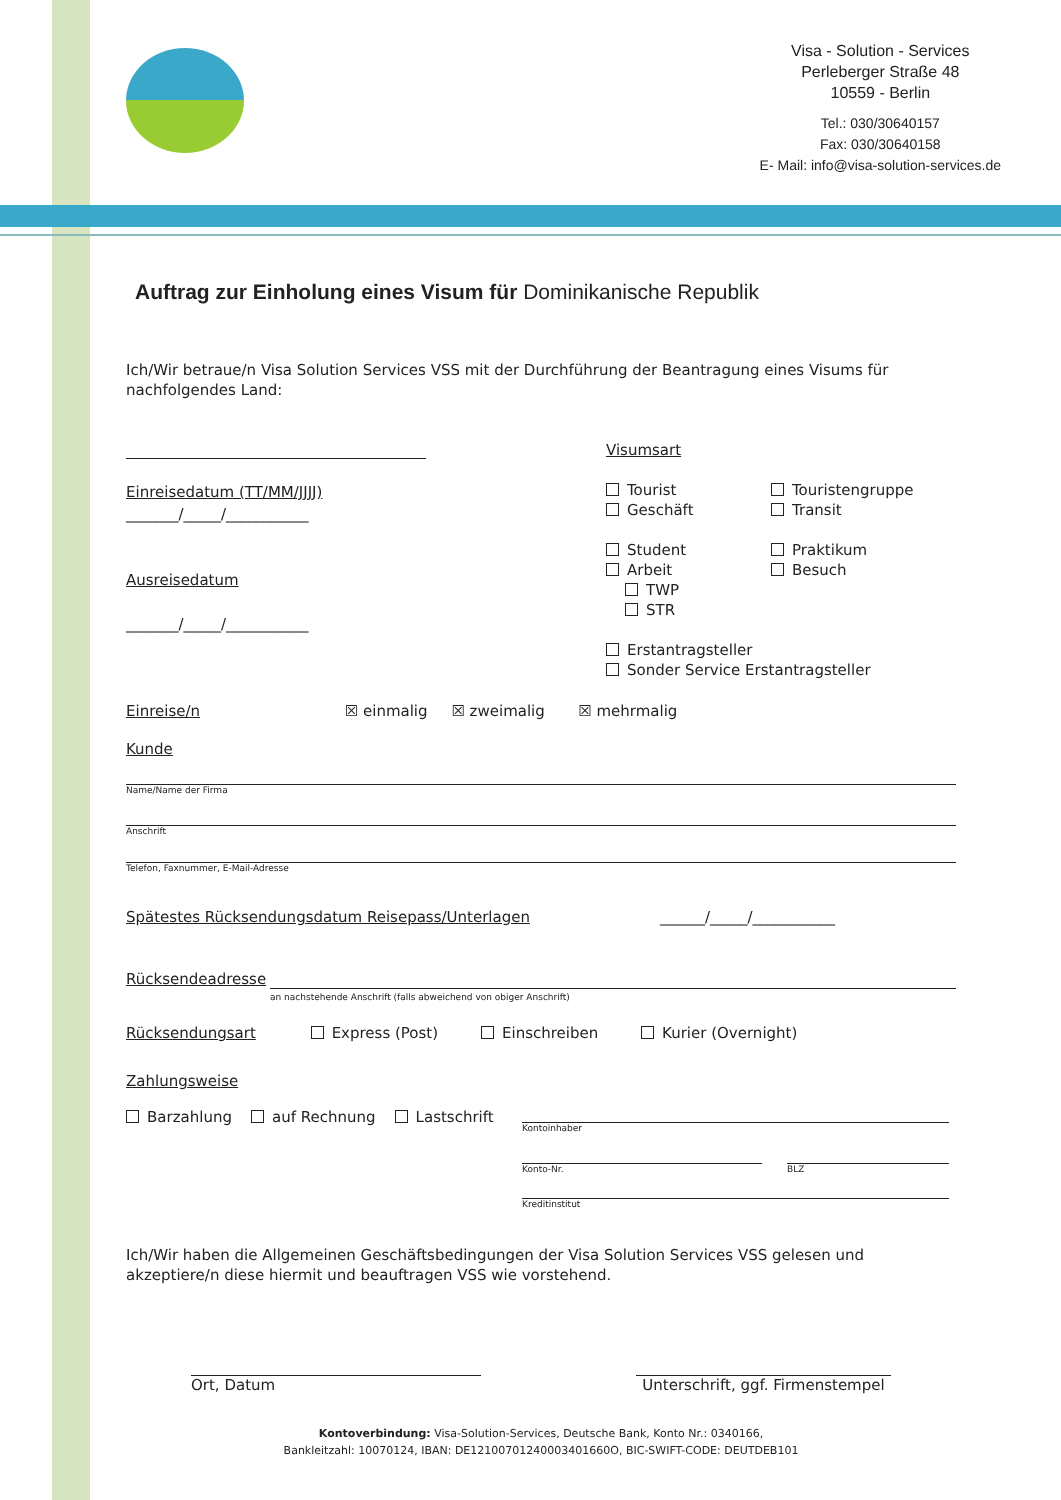Visa - Solution - Services
Perleberger Straße 48
10559 - Berlin
Tel.: 030/30640157
Fax: 030/30640158
E- Mail: info@visa-solution-services.de
Auftrag zur Einholung eines Visum für Dominikanische Republik
Ich/Wir betraue/n Visa Solution Services VSS mit der Durchführung der Beantragung eines Visums für nachfolgendes Land:
Einreisedatum (TT/MM/JJJJ)
_______/_____/___________
Ausreisedatum
_______/_____/___________
Visumsart
Tourist
Geschäft
Student
Arbeit
TWP
STR
Touristengruppe
Transit
Praktikum
Besuch
Erstantragsteller
Sonder Service Erstantragsteller
Einreise/n ☒ einmalig ☒ zweimalig ☒ mehrmalig
Kunde
Name/Name der Firma
Anschrift
Telefon, Faxnummer, E-Mail-Adresse
Spätestes Rücksendungsdatum Reisepass/Unterlagen ______/_____/___________
Rücksendeadresse
an nachstehende Anschrift (falls abweichend von obiger Anschrift)
Rücksendungsart Express (Post) Einschreiben Kurier (Overnight)
Zahlungsweise
Barzahlung auf Rechnung Lastschrift
Kontoinhaber
Konto-Nr. BLZ
Kreditinstitut
Ich/Wir haben die Allgemeinen Geschäftsbedingungen der Visa Solution Services VSS gelesen und akzeptiere/n diese hiermit und beauftragen VSS wie vorstehend.
Ort, Datum Unterschrift, ggf. Firmenstempel
Kontoverbindung: Visa-Solution-Services, Deutsche Bank, Konto Nr.: 0340166,
Bankleitzahl: 10070124, IBAN: DE12100701240003401660O, BIC-SWIFT-CODE: DEUTDEB101